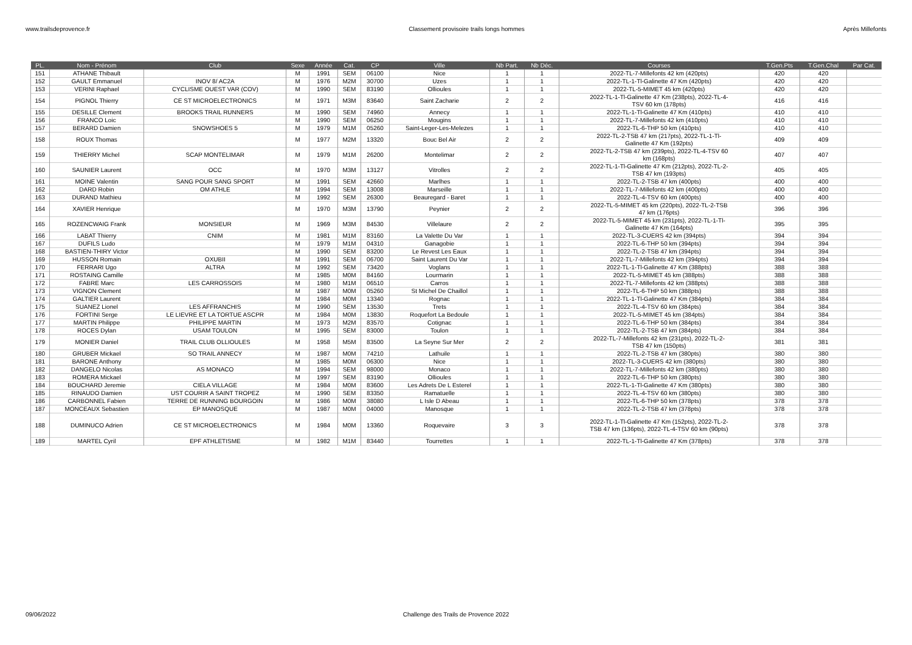www.trailsdeprovence.fr Classement provisoire trails longs hommes Après Millefonts
| PL. | Nom - Prénom | Club | Sexe | Année | Cat. | CP | Ville | Nb Part. | Nb Déc. | Courses | T.Gen.Pts | T.Gen.Chal | Par Cat. |
| --- | --- | --- | --- | --- | --- | --- | --- | --- | --- | --- | --- | --- | --- |
| 151 | ATHANE Thibault | | M | 1991 | SEM | 06100 | Nice | 1 | 1 | 2022-TL-7-Millefonts 42 km (420pts) | 420 | 420 | |
| 152 | GAULT Emmanuel | INOV 8/ AC2A | M | 1976 | M2M | 30700 | Uzes | 1 | 1 | 2022-TL-1-Tl-Galinette 47 Km (420pts) | 420 | 420 | |
| 153 | VERINI Raphael | CYCLISME OUEST VAR (COV) | M | 1990 | SEM | 83190 | Ollioules | 1 | 1 | 2022-TL-5-MIMET 45 km (420pts) | 420 | 420 | |
| 154 | PIGNOL Thierry | CE ST MICROELECTRONICS | M | 1971 | M3M | 83640 | Saint Zacharie | 2 | 2 | 2022-TL-1-Tl-Galinette 47 Km (238pts), 2022-TL-4- TSV 60 km (178pts) | 416 | 416 | |
| 155 | DESILLE Clement | BROOKS TRAIL RUNNERS | M | 1990 | SEM | 74960 | Annecy | 1 | 1 | 2022-TL-1-Tl-Galinette 47 Km (410pts) | 410 | 410 | |
| 156 | FRANCO Loic | | M | 1990 | SEM | 06250 | Mougins | 1 | 1 | 2022-TL-7-Millefonts 42 km (410pts) | 410 | 410 | |
| 157 | BERARD Damien | SNOWSHOES 5 | M | 1979 | M1M | 05260 | Saint-Leger-Les-Melezes | 1 | 1 | 2022-TL-6-THP 50 km (410pts) | 410 | 410 | |
| 158 | ROUX Thomas | | M | 1977 | M2M | 13320 | Bouc Bel Air | 2 | 2 | 2022-TL-2-TSB 47 km (217pts), 2022-TL-1-Tl- Galinette 47 Km (192pts) | 409 | 409 | |
| 159 | THIERRY Michel | SCAP MONTELIMAR | M | 1979 | M1M | 26200 | Montelimar | 2 | 2 | 2022-TL-2-TSB 47 km (239pts), 2022-TL-4-TSV 60 km (168pts) | 407 | 407 | |
| 160 | SAUNIER Laurent | OCC | M | 1970 | M3M | 13127 | Vitrolles | 2 | 2 | 2022-TL-1-Tl-Galinette 47 Km (212pts), 2022-TL-2- TSB 47 km (193pts) | 405 | 405 | |
| 161 | MOINE Valentin | SANG POUR SANG SPORT | M | 1991 | SEM | 42660 | Marlhes | 1 | 1 | 2022-TL-2-TSB 47 km (400pts) | 400 | 400 | |
| 162 | DARD Robin | OM ATHLE | M | 1994 | SEM | 13008 | Marseille | 1 | 1 | 2022-TL-7-Millefonts 42 km (400pts) | 400 | 400 | |
| 163 | DURAND Mathieu | | M | 1992 | SEM | 26300 | Beauregard - Baret | 1 | 1 | 2022-TL-4-TSV 60 km (400pts) | 400 | 400 | |
| 164 | XAVIER Henrique | | M | 1970 | M3M | 13790 | Peynier | 2 | 2 | 2022-TL-5-MIMET 45 km (220pts), 2022-TL-2-TSB 47 km (176pts) | 396 | 396 | |
| 165 | ROZENCWAIG Frank | MONSIEUR | M | 1969 | M3M | 84530 | Villelaure | 2 | 2 | 2022-TL-5-MIMET 45 km (231pts), 2022-TL-1-Tl- Galinette 47 Km (164pts) | 395 | 395 | |
| 166 | LABAT Thierry | CNIM | M | 1981 | M1M | 83160 | La Valette Du Var | 1 | 1 | 2022-TL-3-CUERS 42 km (394pts) | 394 | 394 | |
| 167 | DUFILS Ludo | | M | 1979 | M1M | 04310 | Ganagobie | 1 | 1 | 2022-TL-6-THP 50 km (394pts) | 394 | 394 | |
| 168 | BASTIEN-THIRY Victor | | M | 1990 | SEM | 83200 | Le Revest Les Eaux | 1 | 1 | 2022-TL-2-TSB 47 km (394pts) | 394 | 394 | |
| 169 | HUSSON Romain | OXUBII | M | 1991 | SEM | 06700 | Saint Laurent Du Var | 1 | 1 | 2022-TL-7-Millefonts 42 km (394pts) | 394 | 394 | |
| 170 | FERRARI Ugo | ALTRA | M | 1992 | SEM | 73420 | Voglans | 1 | 1 | 2022-TL-1-Tl-Galinette 47 Km (388pts) | 388 | 388 | |
| 171 | ROSTAING Camille | | M | 1985 | M0M | 84160 | Lourmarin | 1 | 1 | 2022-TL-5-MIMET 45 km (388pts) | 388 | 388 | |
| 172 | FABRE Marc | LES CARROSSOIS | M | 1980 | M1M | 06510 | Carros | 1 | 1 | 2022-TL-7-Millefonts 42 km (388pts) | 388 | 388 | |
| 173 | VIGNON Clement | | M | 1987 | M0M | 05260 | St Michel De Chaillol | 1 | 1 | 2022-TL-6-THP 50 km (388pts) | 388 | 388 | |
| 174 | GALTIER Laurent | | M | 1984 | M0M | 13340 | Rognac | 1 | 1 | 2022-TL-1-Tl-Galinette 47 Km (384pts) | 384 | 384 | |
| 175 | SUANEZ Lionel | LES AFFRANCHIS | M | 1990 | SEM | 13530 | Trets | 1 | 1 | 2022-TL-4-TSV 60 km (384pts) | 384 | 384 | |
| 176 | FORTINI Serge | LE LIEVRE ET LA TORTUE ASCPR | M | 1984 | M0M | 13830 | Roquefort La Bedoule | 1 | 1 | 2022-TL-5-MIMET 45 km (384pts) | 384 | 384 | |
| 177 | MARTIN Philippe | PHILIPPE MARTIN | M | 1973 | M2M | 83570 | Cotignac | 1 | 1 | 2022-TL-6-THP 50 km (384pts) | 384 | 384 | |
| 178 | ROCES Dylan | USAM TOULON | M | 1995 | SEM | 83000 | Toulon | 1 | 1 | 2022-TL-2-TSB 47 km (384pts) | 384 | 384 | |
| 179 | MONIER Daniel | TRAIL CLUB OLLIOULES | M | 1958 | M5M | 83500 | La Seyne Sur Mer | 2 | 2 | 2022-TL-7-Millefonts 42 km (231pts), 2022-TL-2- TSB 47 km (150pts) | 381 | 381 | |
| 180 | GRUBER Mickael | SO TRAIL ANNECY | M | 1987 | M0M | 74210 | Lathuile | 1 | 1 | 2022-TL-2-TSB 47 km (380pts) | 380 | 380 | |
| 181 | BARONE Anthony | | M | 1985 | M0M | 06300 | Nice | 1 | 1 | 2022-TL-3-CUERS 42 km (380pts) | 380 | 380 | |
| 182 | DANGELO Nicolas | AS MONACO | M | 1994 | SEM | 98000 | Monaco | 1 | 1 | 2022-TL-7-Millefonts 42 km (380pts) | 380 | 380 | |
| 183 | ROMERA Mickael | | M | 1997 | SEM | 83190 | Ollioules | 1 | 1 | 2022-TL-6-THP 50 km (380pts) | 380 | 380 | |
| 184 | BOUCHARD Jeremie | CIELA VILLAGE | M | 1984 | M0M | 83600 | Les Adrets De L Esterel | 1 | 1 | 2022-TL-1-Tl-Galinette 47 Km (380pts) | 380 | 380 | |
| 185 | RINAUDO Damien | UST COURIR A SAINT TROPEZ | M | 1990 | SEM | 83350 | Ramatuelle | 1 | 1 | 2022-TL-4-TSV 60 km (380pts) | 380 | 380 | |
| 186 | CARBONNEL Fabien | TERRE DE RUNNING BOURGOIN | M | 1986 | M0M | 38080 | L Isle D Abeau | 1 | 1 | 2022-TL-6-THP 50 km (378pts) | 378 | 378 | |
| 187 | MONCEAUX Sebastien | EP MANOSQUE | M | 1987 | M0M | 04000 | Manosque | 1 | 1 | 2022-TL-2-TSB 47 km (378pts) | 378 | 378 | |
| 188 | DUMINUCO Adrien | CE ST MICROELECTRONICS | M | 1984 | M0M | 13360 | Roquevaire | 3 | 3 | 2022-TL-1-Tl-Galinette 47 Km (152pts), 2022-TL-2- TSB 47 km (136pts), 2022-TL-4-TSV 60 km (90pts) | 378 | 378 | |
| 189 | MARTEL Cyril | EPF ATHLETISME | M | 1982 | M1M | 83440 | Tourrettes | 1 | 1 | 2022-TL-1-Tl-Galinette 47 Km (378pts) | 378 | 378 | |
09/06/2022 Challenge des Trails de Provence 2022